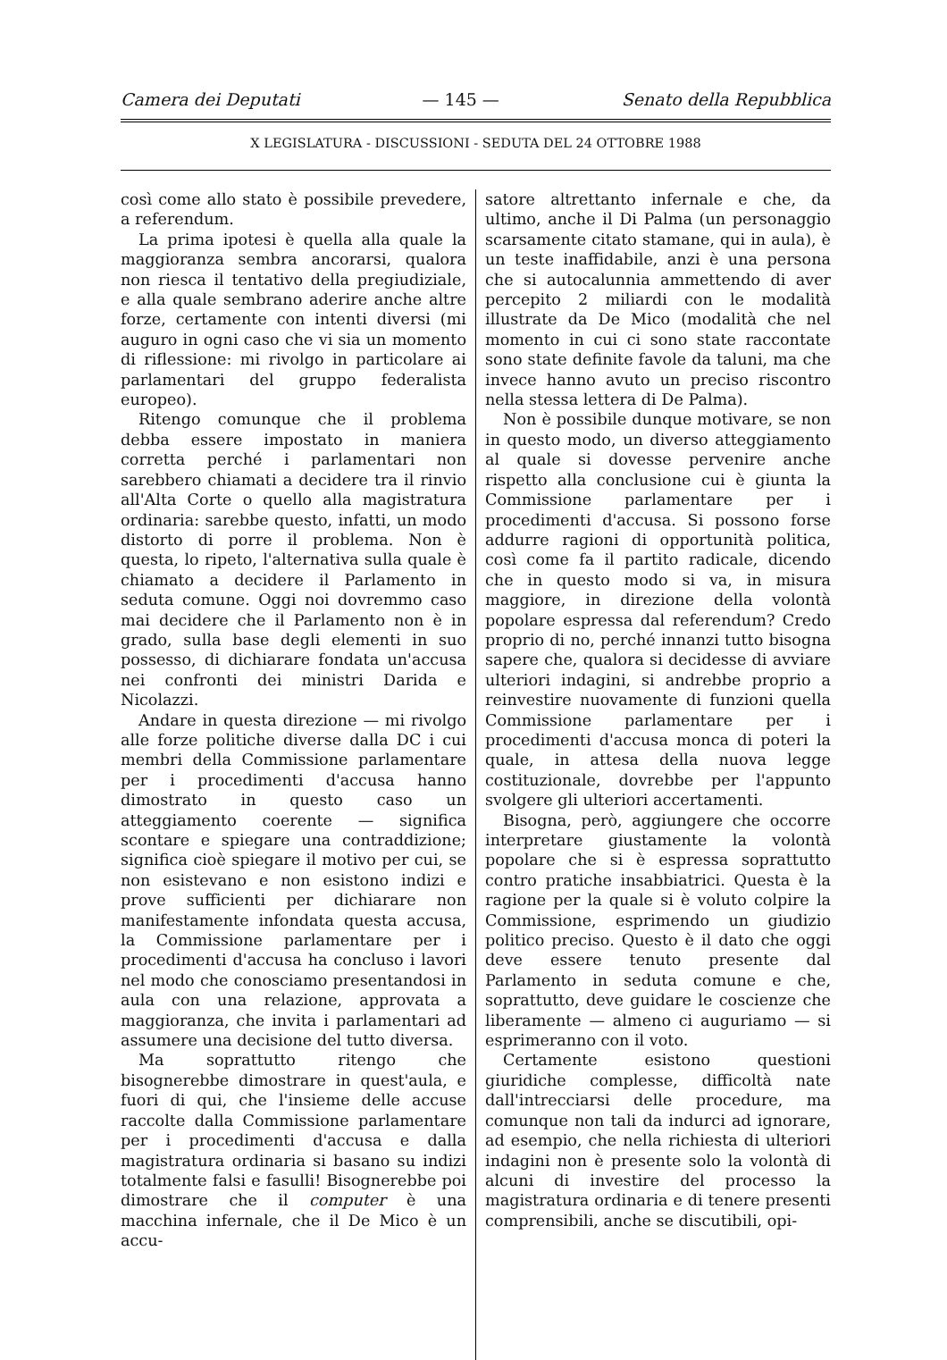Camera dei Deputati — 145 — Senato della Repubblica
X LEGISLATURA - DISCUSSIONI - SEDUTA DEL 24 OTTOBRE 1988
così come allo stato è possibile prevedere, a referendum.
La prima ipotesi è quella alla quale la maggioranza sembra ancorarsi, qualora non riesca il tentativo della pregiudiziale, e alla quale sembrano aderire anche altre forze, certamente con intenti diversi (mi auguro in ogni caso che vi sia un momento di riflessione: mi rivolgo in particolare ai parlamentari del gruppo federalista europeo).
Ritengo comunque che il problema debba essere impostato in maniera corretta perché i parlamentari non sarebbero chiamati a decidere tra il rinvio all'Alta Corte o quello alla magistratura ordinaria: sarebbe questo, infatti, un modo distorto di porre il problema. Non è questa, lo ripeto, l'alternativa sulla quale è chiamato a decidere il Parlamento in seduta comune. Oggi noi dovremmo caso mai decidere che il Parlamento non è in grado, sulla base degli elementi in suo possesso, di dichiarare fondata un'accusa nei confronti dei ministri Darida e Nicolazzi.
Andare in questa direzione — mi rivolgo alle forze politiche diverse dalla DC i cui membri della Commissione parlamentare per i procedimenti d'accusa hanno dimostrato in questo caso un atteggiamento coerente — significa scontare e spiegare una contraddizione; significa cioè spiegare il motivo per cui, se non esistevano e non esistono indizi e prove sufficienti per dichiarare non manifestamente infondata questa accusa, la Commissione parlamentare per i procedimenti d'accusa ha concluso i lavori nel modo che conosciamo presentandosi in aula con una relazione, approvata a maggioranza, che invita i parlamentari ad assumere una decisione del tutto diversa.
Ma soprattutto ritengo che bisognerebbe dimostrare in quest'aula, e fuori di qui, che l'insieme delle accuse raccolte dalla Commissione parlamentare per i procedimenti d'accusa e dalla magistratura ordinaria si basano su indizi totalmente falsi e fasulli! Bisognerebbe poi dimostrare che il computer è una macchina infernale, che il De Mico è un accu-
satore altrettanto infernale e che, da ultimo, anche il Di Palma (un personaggio scarsamente citato stamane, qui in aula), è un teste inaffidabile, anzi è una persona che si autocalunnia ammettendo di aver percepito 2 miliardi con le modalità illustrate da De Mico (modalità che nel momento in cui ci sono state raccontate sono state definite favole da taluni, ma che invece hanno avuto un preciso riscontro nella stessa lettera di De Palma).
Non è possibile dunque motivare, se non in questo modo, un diverso atteggiamento al quale si dovesse pervenire anche rispetto alla conclusione cui è giunta la Commissione parlamentare per i procedimenti d'accusa. Si possono forse addurre ragioni di opportunità politica, così come fa il partito radicale, dicendo che in questo modo si va, in misura maggiore, in direzione della volontà popolare espressa dal referendum? Credo proprio di no, perché innanzi tutto bisogna sapere che, qualora si decidesse di avviare ulteriori indagini, si andrebbe proprio a reinvestire nuovamente di funzioni quella Commissione parlamentare per i procedimenti d'accusa monca di poteri la quale, in attesa della nuova legge costituzionale, dovrebbe per l'appunto svolgere gli ulteriori accertamenti.
Bisogna, però, aggiungere che occorre interpretare giustamente la volontà popolare che si è espressa soprattutto contro pratiche insabbiatrici. Questa è la ragione per la quale si è voluto colpire la Commissione, esprimendo un giudizio politico preciso. Questo è il dato che oggi deve essere tenuto presente dal Parlamento in seduta comune e che, soprattutto, deve guidare le coscienze che liberamente — almeno ci auguriamo — si esprimeranno con il voto.
Certamente esistono questioni giuridiche complesse, difficoltà nate dall'intrecciarsi delle procedure, ma comunque non tali da indurci ad ignorare, ad esempio, che nella richiesta di ulteriori indagini non è presente solo la volontà di alcuni di investire del processo la magistratura ordinaria e di tenere presenti comprensibili, anche se discutibili, opi-